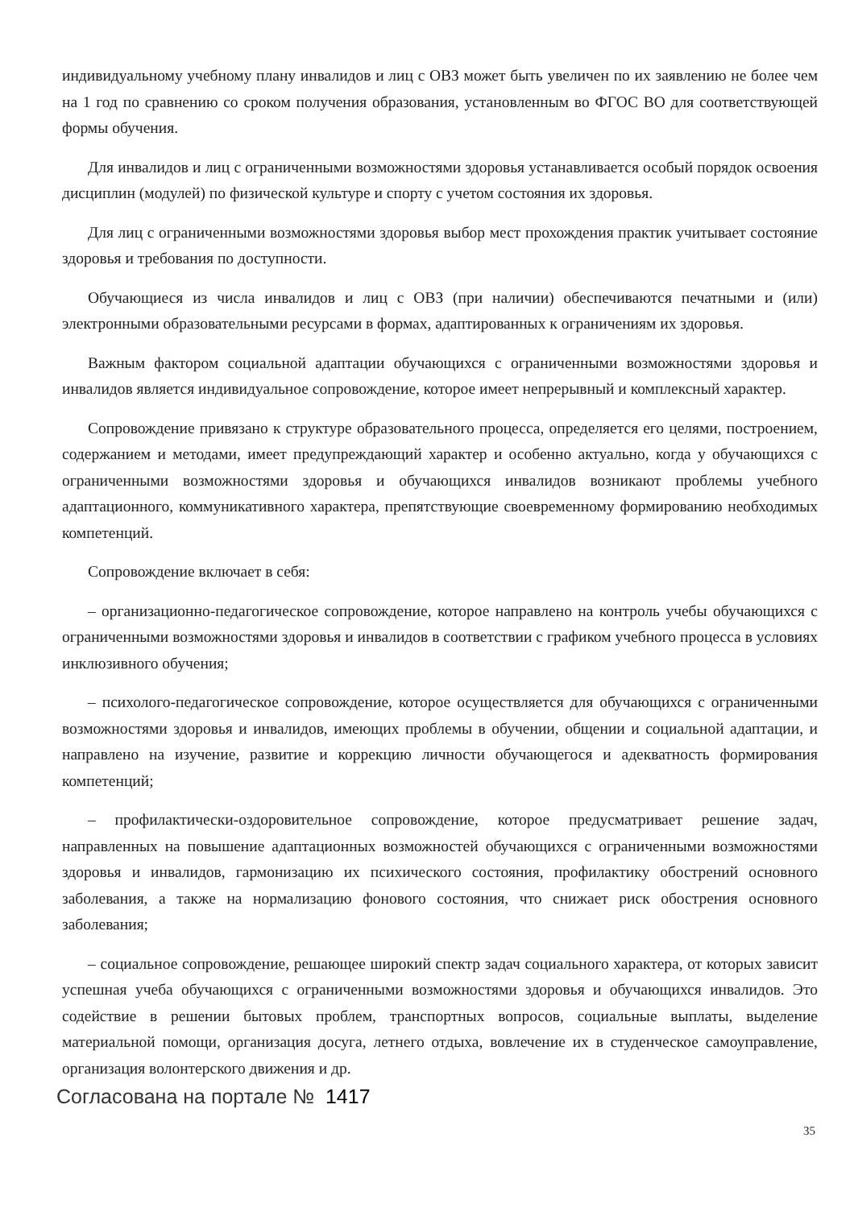индивидуальному учебному плану инвалидов и лиц с ОВЗ может быть увеличен по их заявлению не более чем на 1 год по сравнению со сроком получения образования, установленным во ФГОС ВО для соответствующей формы обучения.
Для инвалидов и лиц с ограниченными возможностями здоровья устанавливается особый порядок освоения дисциплин (модулей) по физической культуре и спорту с учетом состояния их здоровья.
Для лиц с ограниченными возможностями здоровья выбор мест прохождения практик учитывает состояние здоровья и требования по доступности.
Обучающиеся из числа инвалидов и лиц с ОВЗ (при наличии) обеспечиваются печатными и (или) электронными образовательными ресурсами в формах, адаптированных к ограничениям их здоровья.
Важным фактором социальной адаптации обучающихся с ограниченными возможностями здоровья и инвалидов является индивидуальное сопровождение, которое имеет непрерывный и комплексный характер.
Сопровождение привязано к структуре образовательного процесса, определяется его целями, построением, содержанием и методами, имеет предупреждающий характер и особенно актуально, когда у обучающихся с ограниченными возможностями здоровья и обучающихся инвалидов возникают проблемы учебного адаптационного, коммуникативного характера, препятствующие своевременному формированию необходимых компетенций.
Сопровождение включает в себя:
– организационно-педагогическое сопровождение, которое направлено на контроль учебы обучающихся с ограниченными возможностями здоровья и инвалидов в соответствии с графиком учебного процесса в условиях инклюзивного обучения;
– психолого-педагогическое сопровождение, которое осуществляется для обучающихся с ограниченными возможностями здоровья и инвалидов, имеющих проблемы в обучении, общении и социальной адаптации, и направлено на изучение, развитие и коррекцию личности обучающегося и адекватность формирования компетенций;
– профилактически-оздоровительное сопровождение, которое предусматривает решение задач, направленных на повышение адаптационных возможностей обучающихся с ограниченными возможностями здоровья и инвалидов, гармонизацию их психического состояния, профилактику обострений основного заболевания, а также на нормализацию фонового состояния, что снижает риск обострения основного заболевания;
– социальное сопровождение, решающее широкий спектр задач социального характера, от которых зависит успешная учеба обучающихся с ограниченными возможностями здоровья и обучающихся инвалидов. Это содействие в решении бытовых проблем, транспортных вопросов, социальные выплаты, выделение материальной помощи, организация досуга, летнего отдыха, вовлечение их в студенческое самоуправление, организация волонтерского движения и др.
Согласована на портале № 1417
35